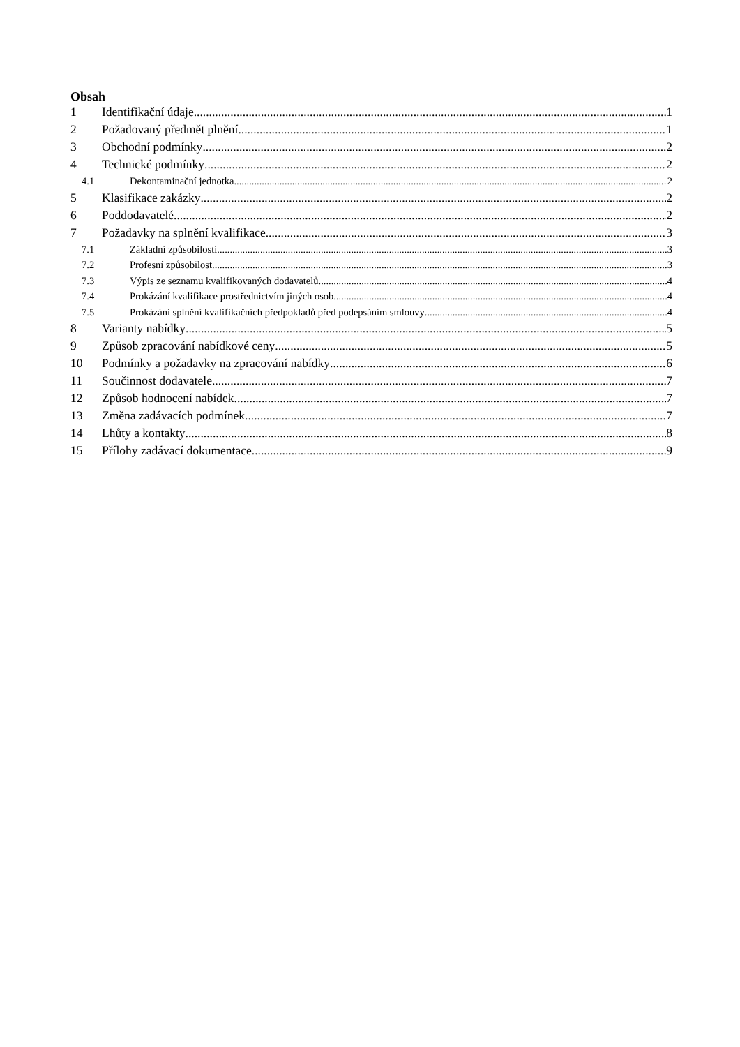Obsah
1 Identifikační údaje 1
2 Požadovaný předmět plnění 1
3 Obchodní podmínky 2
4 Technické podmínky 2
4.1 Dekontaminační jednotka 2
5 Klasifikace zakázky 2
6 Poddodavatelé 2
7 Požadavky na splnění kvalifikace 3
7.1 Základní způsobilosti 3
7.2 Profesní způsobilost 3
7.3 Výpis ze seznamu kvalifikovaných dodavatelů 4
7.4 Prokázání kvalifikace prostřednictvím jiných osob 4
7.5 Prokázání splnění kvalifikačních předpokladů před podepsáním smlouvy 4
8 Varianty nabídky 5
9 Způsob zpracování nabídkové ceny 5
10 Podmínky a požadavky na zpracování nabídky 6
11 Součinnost dodavatele 7
12 Způsob hodnocení nabídek 7
13 Změna zadávacích podmínek 7
14 Lhůty a kontakty 8
15 Přílohy zadávací dokumentace 9